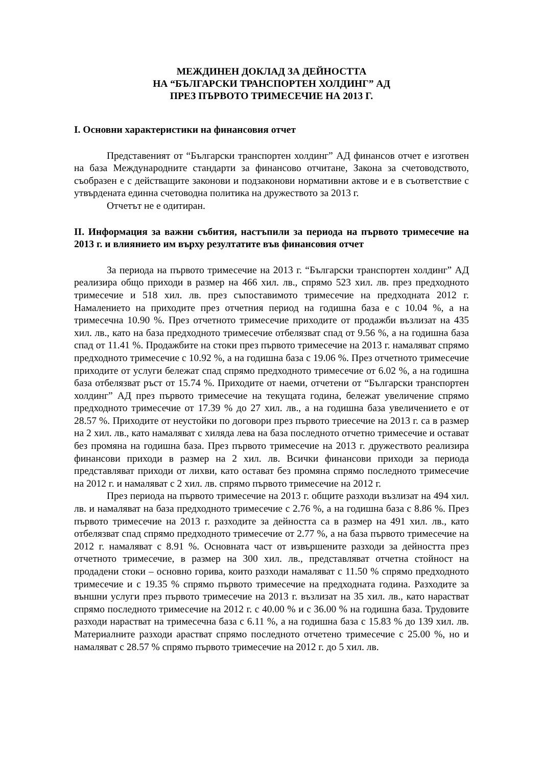МЕЖДИНЕН ДОКЛАД ЗА ДЕЙНОСТТА
НА “БЪЛГАРСКИ ТРАНСПОРТЕН ХОЛДИНГ” АД
ПРЕЗ ПЪРВОТО ТРИМЕСЕЧИЕ НА 2013 Г.
I. Основни характеристики на финансовия отчет
Представеният от “Български транспортен холдинг” АД финансов отчет е изготвен на база Международните стандарти за финансово отчитане, Закона за счетоводството, съобразен е с действащите законови и подзаконови нормативни актове и е в съответствие с утвърдената единна счетоводна политика на дружеството за 2013 г.
Отчетът не е одитиран.
II. Информация за важни събития, настъпили за периода на първото тримесечие на 2013 г. и влиянието им върху резултатите във финансовия отчет
За периода на първото тримесечие на 2013 г. “Български транспортен холдинг” АД реализира общо приходи в размер на 466 хил. лв., спрямо 523 хил. лв. през предходното тримесечие и 518 хил. лв. през съпоставимото тримесечие на предходната 2012 г. Намалението на приходите през отчетния период на годишна база е с 10.04 %, а на тримесечна 10.90 %. През отчетното тримесечие приходите от продажби възлизат на 435 хил. лв., като на база предходното тримесечие отбелязват спад от 9.56 %, а на годишна база спад от 11.41 %. Продажбите на стоки през първото тримесечие на 2013 г. намаляват спрямо предходното тримесечие с 10.92 %, а на годишна база с 19.06 %. През отчетното тримесечие приходите от услуги бележат спад спрямо предходното тримесечие от 6.02 %, а на годишна база отбелязват ръст от 15.74 %. Приходите от наеми, отчетени от “Български транспортен холдинг” АД през първото тримесечие на текущата година, бележат увеличение спрямо предходното тримесечие от 17.39 % до 27 хил. лв., а на годишна база увеличението е от 28.57 %. Приходите от неустойки по договори през първото триесечие на 2013 г. са в размер на 2 хил. лв., като намаляват с хиляда лева на база последното отчетно тримесечие и остават без промяна на годишна база. През първото тримесечие на 2013 г. дружеството реализира финансови приходи в размер на 2 хил. лв. Всички финансови приходи за периода представляват приходи от лихви, като остават без промяна спрямо последното тримесечие на 2012 г. и намаляват с 2 хил. лв. спрямо първото тримесечие на 2012 г.
През периода на първото тримесечие на 2013 г. общите разходи възлизат на 494 хил. лв. и намаляват на база предходното тримесечие с 2.76 %, а на годишна база с 8.86 %. През първото тримесечие на 2013 г. разходите за дейността са в размер на 491 хил. лв., като отбелязват спад спрямо предходното тримесечие от 2.77 %, а на база първото тримесечие на 2012 г. намаляват с 8.91 %. Основната част от извършените разходи за дейността през отчетното тримесечие, в размер на 300 хил. лв., представляват отчетна стойност на продадени стоки – основно горива, които разходи намаляват с 11.50 % спрямо предходното тримесечие и с 19.35 % спрямо първото тримесечие на предходната година. Разходите за външни услуги през първото тримесечие на 2013 г. възлизат на 35 хил. лв., като нарастват спрямо последното тримесечие на 2012 г. с 40.00 % и с 36.00 % на годишна база. Трудовите разходи нарастват на тримесечна база с 6.11 %, а на годишна база с 15.83 % до 139 хил. лв. Материалните разходи арастват спрямо последното отчетено тримесечие с 25.00 %, но и намаляват с 28.57 % спрямо първото тримесечие на 2012 г. до 5 хил. лв.